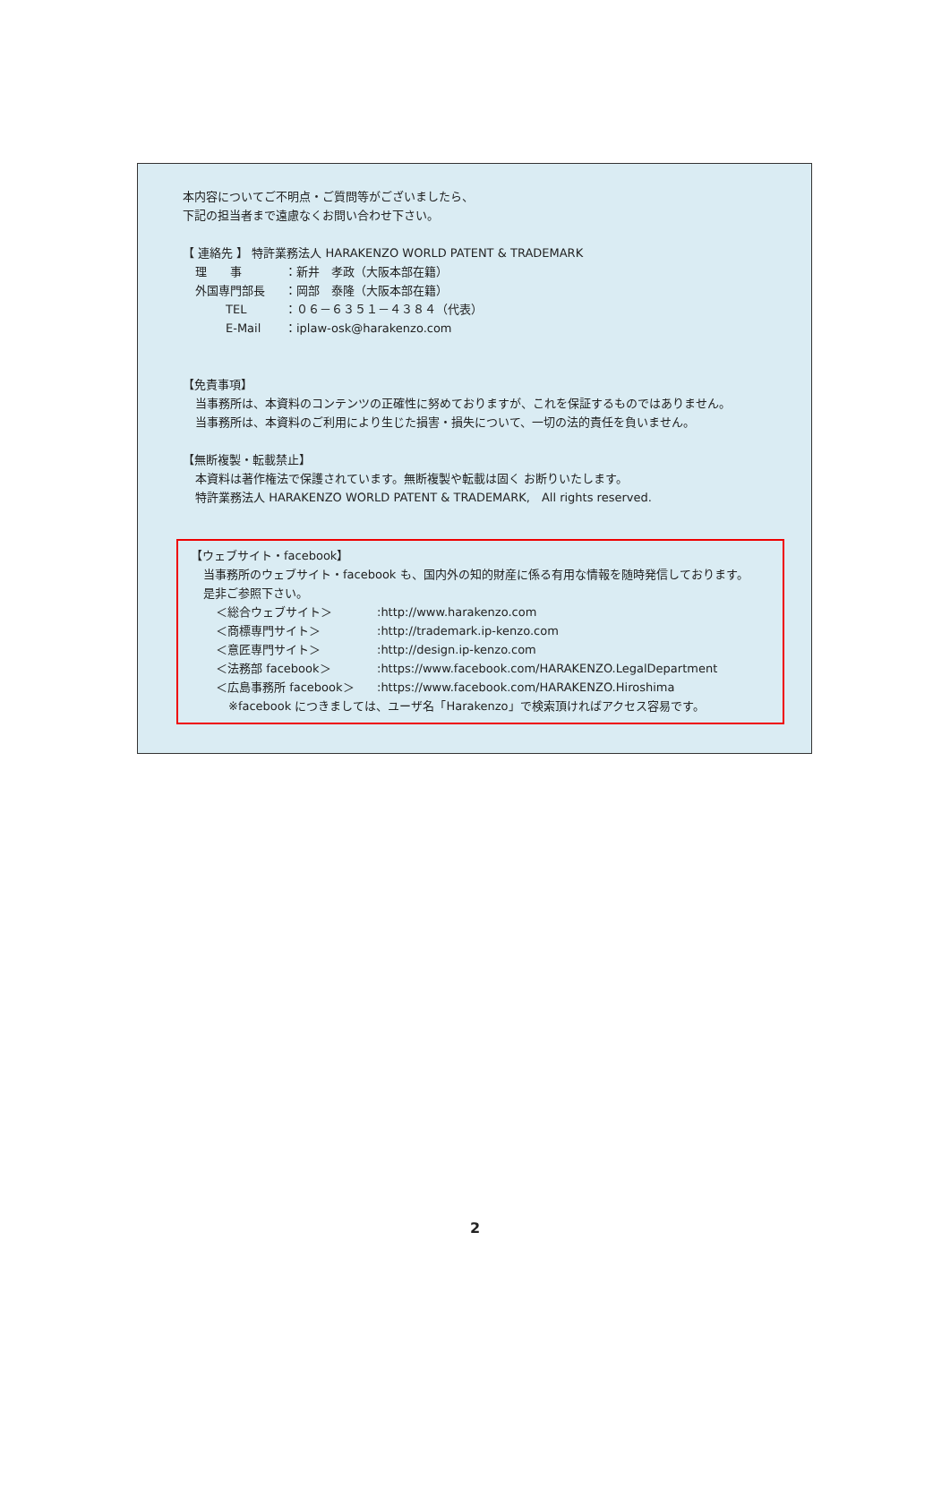本内容についてご不明点・ご質問等がございましたら、
下記の担当者まで遠慮なくお問い合わせ下さい。
【 連絡先 】 特許業務法人 HARAKENZO WORLD PATENT & TRADEMARK
| 理 事 | ：新井 孝政（大阪本部在籍） |
| 外国専門部長 | ：岡部 泰隆（大阪本部在籍） |
| TEL | ：０６－６３５１－４３８４（代表） |
| E-Mail | ：iplaw-osk@harakenzo.com |
【免責事項】
当事務所は、本資料のコンテンツの正確性に努めておりますが、これを保証するものではありません。
当事務所は、本資料のご利用により生じた損害・損失について、一切の法的責任を負いません。
【無断複製・転載禁止】
本資料は著作権法で保護されています。無断複製や転載は固く お断りいたします。
特許業務法人 HARAKENZO WORLD PATENT & TRADEMARK,　All rights reserved.
【ウェブサイト・facebook】
当事務所のウェブサイト・facebook も、国内外の知的財産に係る有用な情報を随時発信しております。
是非ご参照下さい。
| ＜総合ウェブサイト＞ | :http://www.harakenzo.com |
| ＜商標専門サイト＞ | :http://trademark.ip-kenzo.com |
| ＜意匠専門サイト＞ | :http://design.ip-kenzo.com |
| ＜法務部 facebook＞ | :https://www.facebook.com/HARAKENZO.LegalDepartment |
| ＜広島事務所 facebook＞ | :https://www.facebook.com/HARAKENZO.Hiroshima |
※facebook につきましては、ユーザ名「Harakenzo」で検索頂ければアクセス容易です。
2